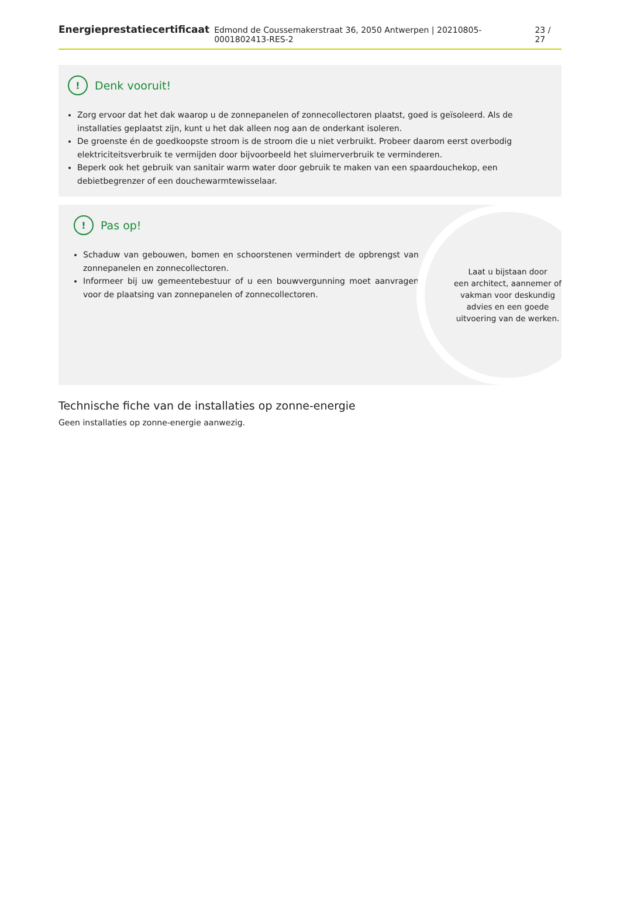Energieprestatiecertificaat Edmond de Coussemakerstraat 36, 2050 Antwerpen | 20210805-0001802413-RES-2 23 / 27
! Denk vooruit!
Zorg ervoor dat het dak waarop u de zonnepanelen of zonnecollectoren plaatst, goed is geïsoleerd. Als de installaties geplaatst zijn, kunt u het dak alleen nog aan de onderkant isoleren.
De groenste én de goedkoopste stroom is de stroom die u niet verbruikt. Probeer daarom eerst overbodig elektriciteitsverbruik te vermijden door bijvoorbeeld het sluimerverbruik te verminderen.
Beperk ook het gebruik van sanitair warm water door gebruik te maken van een spaardouchekop, een debietbegrenzer of een douchewarmtewisselaar.
! Pas op!
Schaduw van gebouwen, bomen en schoorstenen vermindert de opbrengst van zonnepanelen en zonnecollectoren.
Informeer bij uw gemeentebestuur of u een bouwvergunning moet aanvragen voor de plaatsing van zonnepanelen of zonnecollectoren.
Laat u bijstaan door
een architect, aannemer of
vakman voor deskundig
advies en een goede
uitvoering van de werken.
Technische fiche van de installaties op zonne-energie
Geen installaties op zonne-energie aanwezig.